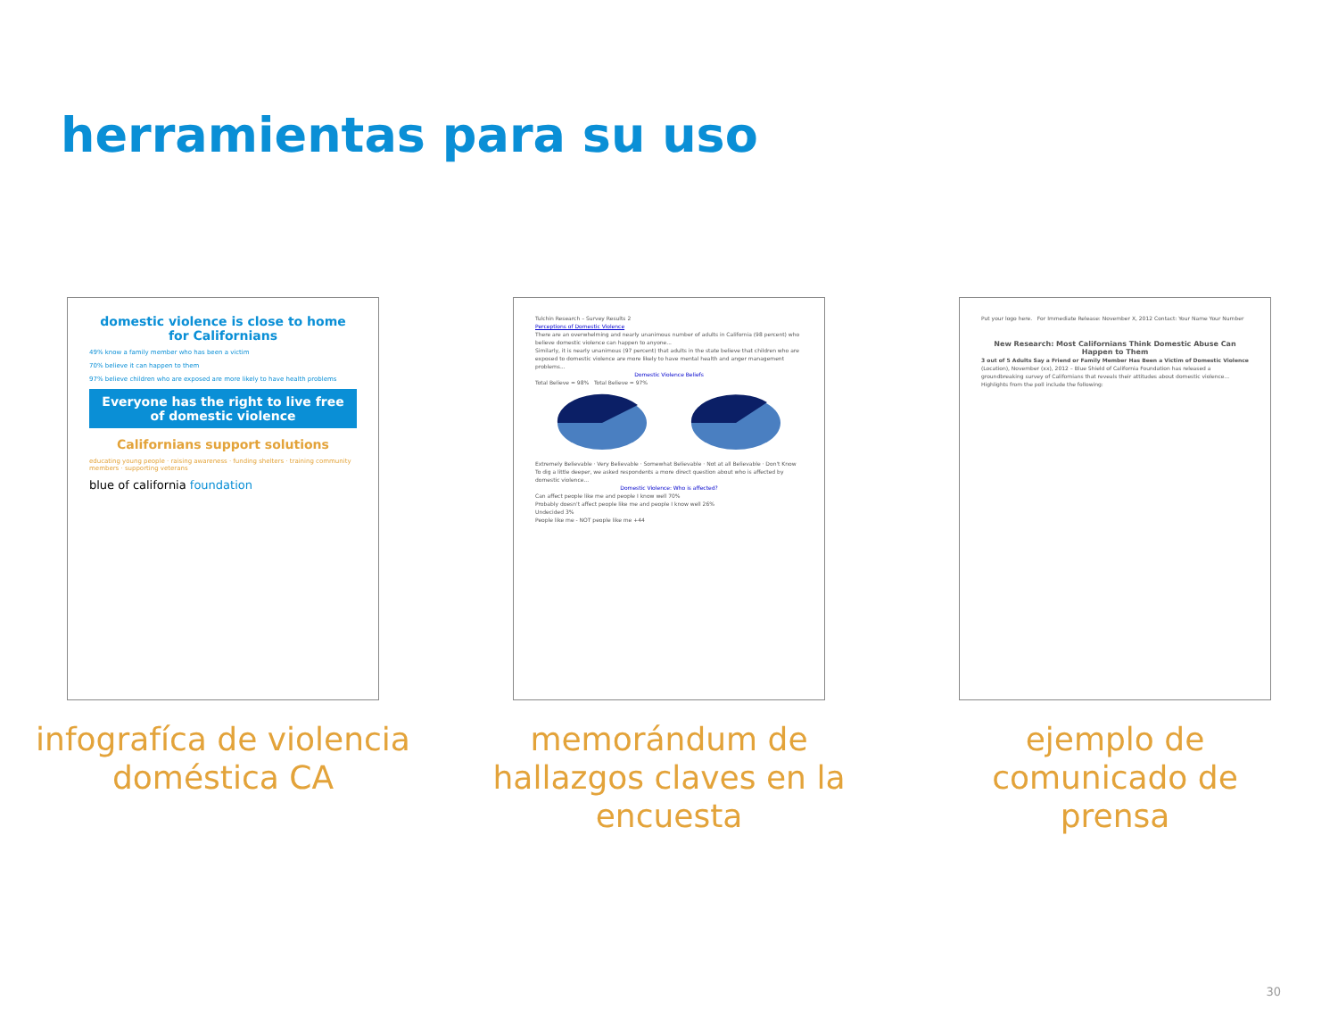herramientas para su uso
domestic violence is close to home for Californians
49% know a family member who has been a victim
70% believe it can happen to them
97% believe children who are exposed are more likely to have health problems
Everyone has the right to live free of domestic violence
Californians support solutions
educating young people · raising awareness · funding shelters · training community members · supporting veterans
blue of california foundation
infografíca de violencia
doméstica CA
Tulchin Research – Survey Results 2
Perceptions of Domestic Violence
There are an overwhelming and nearly unanimous number of adults in California (98 percent) who believe domestic violence can happen to anyone...
Similarly, it is nearly unanimous (97 percent) that adults in the state believe that children who are exposed to domestic violence are more likely to have mental health and anger management problems...
Domestic Violence Beliefs
Total Believe = 98% Total Believe = 97%
Extremely Believable · Very Believable · Somewhat Believable · Not at all Believable · Don't Know
To dig a little deeper, we asked respondents a more direct question about who is affected by domestic violence...
Domestic Violence: Who is affected?
Can affect people like me and people I know well 70%
Probably doesn't affect people like me and people I know well 26%
Undecided 3%
People like me - NOT people like me +44
memorándum de
hallazgos claves en la
encuesta
Put your logo here. For Immediate Release: November X, 2012 Contact: Your Name Your Number
New Research: Most Californians Think Domestic Abuse Can Happen to Them
3 out of 5 Adults Say a Friend or Family Member Has Been a Victim of Domestic Violence
(Location), November (xx), 2012 – Blue Shield of California Foundation has released a groundbreaking survey of Californians that reveals their attitudes about domestic violence...
Highlights from the poll include the following:
ejemplo de
comunicado de
prensa
30